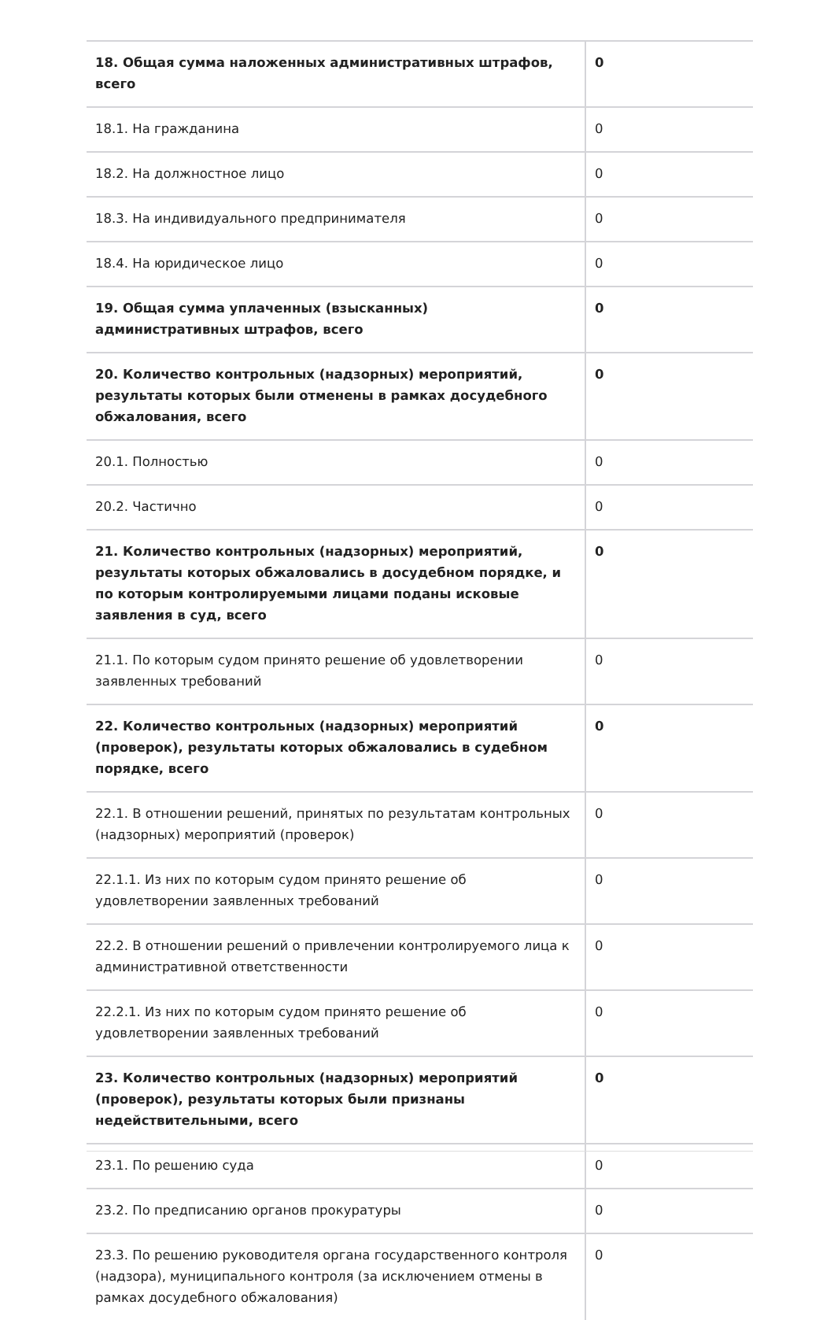| 18. Общая сумма наложенных административных штрафов, всего | 0 |
| 18.1. На гражданина | 0 |
| 18.2. На должностное лицо | 0 |
| 18.3. На индивидуального предпринимателя | 0 |
| 18.4. На юридическое лицо | 0 |
| 19. Общая сумма уплаченных (взысканных) административных штрафов, всего | 0 |
| 20. Количество контрольных (надзорных) мероприятий, результаты которых были отменены в рамках досудебного обжалования, всего | 0 |
| 20.1. Полностью | 0 |
| 20.2. Частично | 0 |
| 21. Количество контрольных (надзорных) мероприятий, результаты которых обжаловались в досудебном порядке, и по которым контролируемыми лицами поданы исковые заявления в суд, всего | 0 |
| 21.1. По которым судом принято решение об удовлетворении заявленных требований | 0 |
| 22. Количество контрольных (надзорных) мероприятий (проверок), результаты которых обжаловались в судебном порядке, всего | 0 |
| 22.1. В отношении решений, принятых по результатам контрольных (надзорных) мероприятий (проверок) | 0 |
| 22.1.1. Из них по которым судом принято решение об удовлетворении заявленных требований | 0 |
| 22.2. В отношении решений о привлечении контролируемого лица к административной ответственности | 0 |
| 22.2.1. Из них по которым судом принято решение об удовлетворении заявленных требований | 0 |
| 23. Количество контрольных (надзорных) мероприятий (проверок), результаты которых были признаны недействительными, всего | 0 |
| 23.1. По решению суда | 0 |
| 23.2. По предписанию органов прокуратуры | 0 |
| 23.3. По решению руководителя органа государственного контроля (надзора), муниципального контроля (за исключением отмены в рамках досудебного обжалования) | 0 |